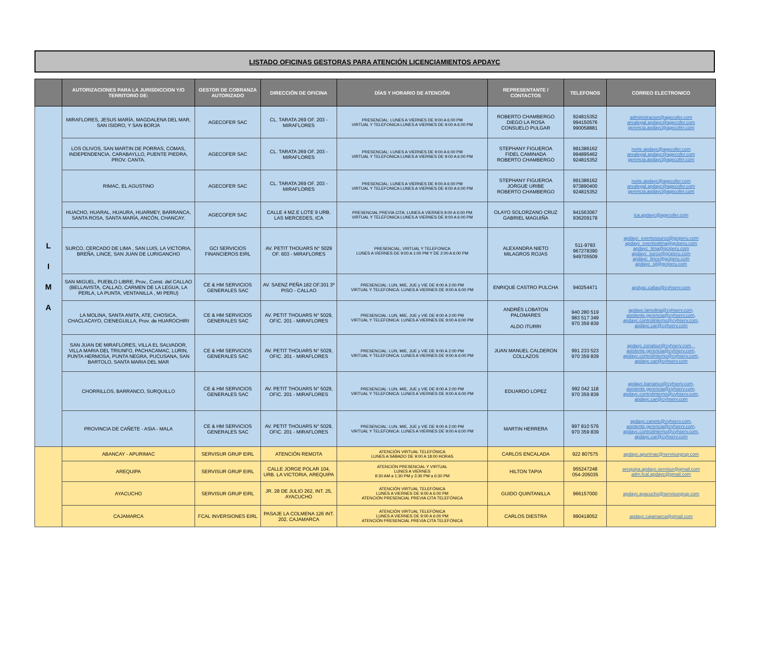LISTADO OFICINAS GESTORAS PARA ATENCIÓN LICENCIAMIENTOS APDAYC
| | AUTORIZACIONES PARA LA JURISDICCION Y/O TERRITORIO DE: | GESTOR DE COBRANZA AUTORIZADO | DIRECCIÓN DE OFICINA | DÍAS Y HORARIO DE ATENCIÓN | REPRESENTANTE / CONTACTOS | TELEFONOS | CORREO ELECTRONICO |
| --- | --- | --- | --- | --- | --- | --- | --- |
| L I M A | MIRAFLORES, JESUS MARÍA, MAGDALENA DEL MAR, SAN ISIDRO, Y SAN BORJA | AGECOFER SAC | CL. TARATA 269 OF. 203 - MIRAFLORES | PRESENCIAL: LUNES A VIERNES DE 9:00 A 6:00 PM VIRTUAL Y TELEFONICA LUNES A VIERNES DE 9:00 A 6:00 PM | ROBERTO CHAMBERGO DIEGO LA ROSA CONSUELO PULGAR | 924815352 994150576 990058881 | administracion@agecofer.com arealegal.apdayc@agecofer.com gerencia.apdayc@agecofer.com |
| | LOS OLIVOS, SAN MARTIN DE PORRAS, COMAS, INDEPENDENCIA, CARABAYLLO, PUENTE PIEDRA, PROV. CANTA. | AGECOFER SAC | CL. TARATA 269 OF. 203 - MIRAFLORES | PRESENCIAL: LUNES A VIERNES DE 9:00 A 6:00 PM VIRTUAL Y TELEFONICA LUNES A VIERNES DE 9:00 A 6:00 PM | STEPHANY FIGUEROA FIDEL CAMINADA ROBERTO CHAMBERGO | 991386162 994895462 924815352 | norte.apdayc@agecofer.com arealegal.apdayc@agecofer.com gerencia.apdayc@agecofer.com |
| | RIMAC, EL AGUSTINO | AGECOFER SAC | CL. TARATA 269 OF. 203 - MIRAFLORES | PRESENCIAL: LUNES A VIERNES DE 9:00 A 6:00 PM VIRTUAL Y TELEFONICA LUNES A VIERNES DE 9:00 A 6:00 PM | STEPHANY FIGUEROA JORGUE URIBE ROBERTO CHAMBERGO | 991386162 973890400 924815352 | norte.apdayc@agecofer.com arealegal.apdayc@agecofer.com gerencia.apdayc@agecofer.com |
| | HUACHO, HUARAL, HUAURA, HUARMEY, BARRANCA, SANTA ROSA, SANTA MARÍA, ANCÓN, CHANCAY. | AGECOFER SAC | CALLE 4 MZ.E LOTE 9 URB. LAS MERCEDES, ICA | PRESENCIAL PREVIA CITA: LUNES A VIERNES 9:00 A 6:00 PM VIRTUAL Y TELEFONICA LUNES A VIERNES DE 9:00 A 6:00 PM | OLAYO SOLORZANO CRUZ GABRIEL MAGUIÑA | 941563067 936209178 | ica.apdayc@agecofer.com |
| | SURCO, CERCADO DE LIMA , SAN LUIS, LA VICTORIA, BREÑA, LINCE, SAN JUAN DE LURIGANCHO | GCI SERVICIOS FINANCIEROS EIRL | AV. PETIT THOUARS N° 5029 OF. 603 - MIRAFLORES | PRESENCIAL, VIRTUAL Y TELEFONICA LUNES A VIERNES DE 9:00 A 1:00 PM Y DE 2:00 A 6:00 PM | ALEXANDRA NIETO MILAGROS ROJAS | 511-9783 967278390 949705509 | apdayc_eventossurco@gciperu.com apdayc_eventoslima@gciperu.com apdayc_lima@gciperu.com apdayc_surco@gciperu.com apdayc_lince@gciperu.com apdayc_sjl@gciperu.com |
| | SAN MIGUEL, PUEBLO LIBRE, Prov., Const. del CALLAO (BELLAVISTA, CALLAO, CARMEN DE LA LEGUA, LA PERLA, LA PUNTA, VENTANILLA , MI PERU) | CE & HM SERVICIOS GENERALES SAC | AV. SAENZ PEÑA 182 OF.301 3º PISO - CALLAO | PRESENCIAL: LUN, MIE, JUE y VIE DE 9:00 A 2:00 PM VIRTUAL Y TELEFONICA: LUNES A VIERNES DE 9:00 A 6:00 PM | ENRIQUE CASTRO PULCHA | 940254471 | apdyac.callao@cyhserv.com |
| | LA MOLINA, SANTA ANITA, ATE, CHOSICA, CHACLACAYO, CIENEGUILLA, Prov. de HUAROCHIRI | CE & HM SERVICIOS GENERALES SAC | AV. PETIT THOUARS N° 5029, OFIC. 201 - MIRAFLORES | PRESENCIAL: LUN, MIE, JUE y VIE DE 9:00 A 2:00 PM VIRTUAL Y TELEFONICA: LUNES A VIERNES DE 9:00 A 6:00 PM | ANDRÉS LOBATON PALOMARES ALDO ITURRI | 940 280 519 983 517 349 970 359 839 | apdayc.lamolina@cyhserv.com, asistente.gerencia@cyhserv.com, apdayc.controlinterno@cyhserv.com, apdayc.car@cyhserv.com |
| | SAN JUAN DE MIRAFLORES, VILLA EL SALVADOR, VILLA MARIA DEL TRIUNFO, PACHACAMAC, LURIN, PUNTA HERMOSA, PUNTA NEGRA, PUCUSANA, SAN BARTOLO, SANTA MARIA DEL MAR | CE & HM SERVICIOS GENERALES SAC | AV. PETIT THOUARS N° 5029, OFIC. 201 - MIRAFLORES | PRESENCIAL: LUN, MIE, JUE y VIE DE 9:00 A 2:00 PM VIRTUAL Y TELEFONICA: LUNES A VIERNES DE 9:00 A 6:00 PM | JUAN MANUEL CALDERON COLLAZOS | 991 233 523 970 359 839 | apdayc.zonalsur@cyhserv.com, , asistente.gerencia@cyhserv.com, apdayc.controlinterno@cyhserv.com, apdayc.car@cyhserv.com |
| | CHORRILLOS, BARRANCO, SURQUILLO | CE & HM SERVICIOS GENERALES SAC | AV. PETIT THOUARS N° 5029, OFIC. 201 - MIRAFLORES | PRESENCIAL: LUN, MIE, JUE y VIE DE 9:00 A 2:00 PM VIRTUAL Y TELEFONICA: LUNES A VIERNES DE 9:00 A 6:00 PM | EDUARDO LOPEZ | 992 042 118 970 359 839 | apdayc.barranco@cyhserv.com, asistente.gerencia@cyhserv.com, apdayc.controlinterno@cyhserv.com, apdayc.car@cyhserv.com |
| | PROVINCIA DE CAÑETE - ASIA - MALA | CE & HM SERVICIOS GENERALES SAC | AV. PETIT THOUARS N° 5029, OFIC. 201 - MIRAFLORES | PRESENCIAL: LUN, MIE, JUE y VIE DE 9:00 A 2:00 PM VIRTUAL Y TELEFONICA: LUNES A VIERNES DE 9:00 A 6:00 PM | MARTIN HERRERA | 997 810 576 970 359 839 | apdayc.canete@cyhserv.com, asistente.gerencia@cyhserv.com, apdayc.controlinterno@cyhserv.com, apdayc.car@cyhserv.com |
| | ABANCAY - APURIMAC | SERVISUR GRUP EIRL | ATENCIÓN REMOTA | ATENCIÓN VIRTUAL TELEFÓNICA LUNES A SÁBADO DE 9:00 A 18:00 HORAS | CARLOS ENCALADA | 922 807575 | apdayc.apurimac@servisurgrup.com |
| | AREQUIPA | SERVISUR GRUP EIRL | CALLE JORGE POLAR 104, URB. LA VICTORIA, AREQUIPA | ATENCIÓN PRESENCIAL Y VIRTUAL LUNES A VIERNES 9:30 AM a 1:30 PM y 3:30 PM a 6:30 PM | HILTON TAPIA | 955247248 054-205035 | arequipa.apdayc.servisur@gmail.com adm.fcal.apdayc@gmail.com |
| | AYACUCHO | SERVISUR GRUP EIRL | JR. 28 DE JULIO 262, INT. 25, AYACUCHO | ATENCIÓN VIRTUAL TELEFÓNICA LUNES A VIERNES DE 9:00 A 6:00 PM ATENCIÓN PRESENCIAL PREVIA CITA TELEFÓNICA | GUIDO QUINTANILLA | 966157000 | apdayc.ayacucho@servisurgrup.com |
| | CAJAMARCA | FCAL INVERSIONES EIRL | PASAJE LA COLMENA 126 INT. 202, CAJAMARCA | ATENCIÓN VIRTUAL TELEFÓNICA LUNES A VIERNES DE 9:00 A 6:00 PM ATENCIÓN PRESENCIAL PREVIA CITA TELEFÓNICA | CARLOS DIESTRA | 990418052 | apdayc.cajamarca@gmail.com |